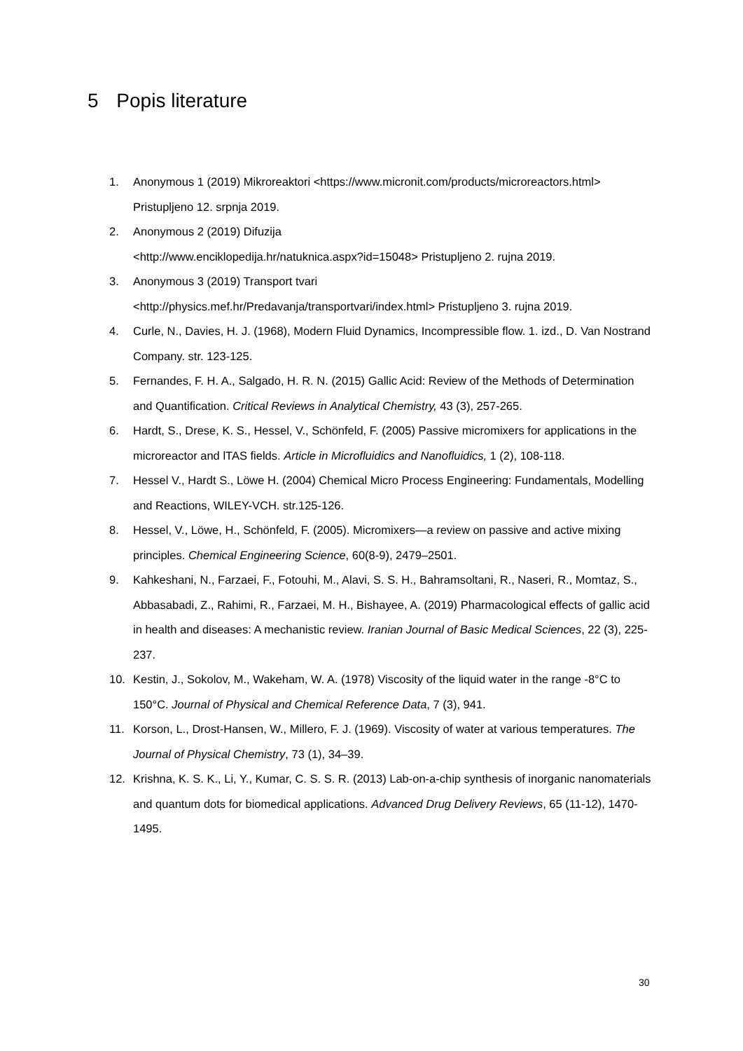5 Popis literature
1. Anonymous 1 (2019) Mikroreaktori <https://www.micronit.com/products/microreactors.html> Pristupljeno 12. srpnja 2019.
2. Anonymous 2 (2019) Difuzija
<http://www.enciklopedija.hr/natuknica.aspx?id=15048> Pristupljeno 2. rujna 2019.
3. Anonymous 3 (2019) Transport tvari
<http://physics.mef.hr/Predavanja/transportvari/index.html> Pristupljeno 3. rujna 2019.
4. Curle, N., Davies, H. J. (1968), Modern Fluid Dynamics, Incompressible flow. 1. izd., D. Van Nostrand Company. str. 123-125.
5. Fernandes, F. H. A., Salgado, H. R. N. (2015) Gallic Acid: Review of the Methods of Determination and Quantification. Critical Reviews in Analytical Chemistry, 43 (3), 257-265.
6. Hardt, S., Drese, K. S., Hessel, V., Schönfeld, F. (2005) Passive micromixers for applications in the microreactor and lTAS fields. Article in Microfluidics and Nanofluidics, 1 (2), 108-118.
7. Hessel V., Hardt S., Löwe H. (2004) Chemical Micro Process Engineering: Fundamentals, Modelling and Reactions, WILEY-VCH. str.125-126.
8. Hessel, V., Löwe, H., Schönfeld, F. (2005). Micromixers—a review on passive and active mixing principles. Chemical Engineering Science, 60(8-9), 2479–2501.
9. Kahkeshani, N., Farzaei, F., Fotouhi, M., Alavi, S. S. H., Bahramsoltani, R., Naseri, R., Momtaz, S., Abbasabadi, Z., Rahimi, R., Farzaei, M. H., Bishayee, A. (2019) Pharmacological effects of gallic acid in health and diseases: A mechanistic review. Iranian Journal of Basic Medical Sciences, 22 (3), 225-237.
10. Kestin, J., Sokolov, M., Wakeham, W. A. (1978) Viscosity of the liquid water in the range -8°C to 150°C. Journal of Physical and Chemical Reference Data, 7 (3), 941.
11. Korson, L., Drost-Hansen, W., Millero, F. J. (1969). Viscosity of water at various temperatures. The Journal of Physical Chemistry, 73 (1), 34–39.
12. Krishna, K. S. K., Li, Y., Kumar, C. S. S. R. (2013) Lab-on-a-chip synthesis of inorganic nanomaterials and quantum dots for biomedical applications. Advanced Drug Delivery Reviews, 65 (11-12), 1470-1495.
30